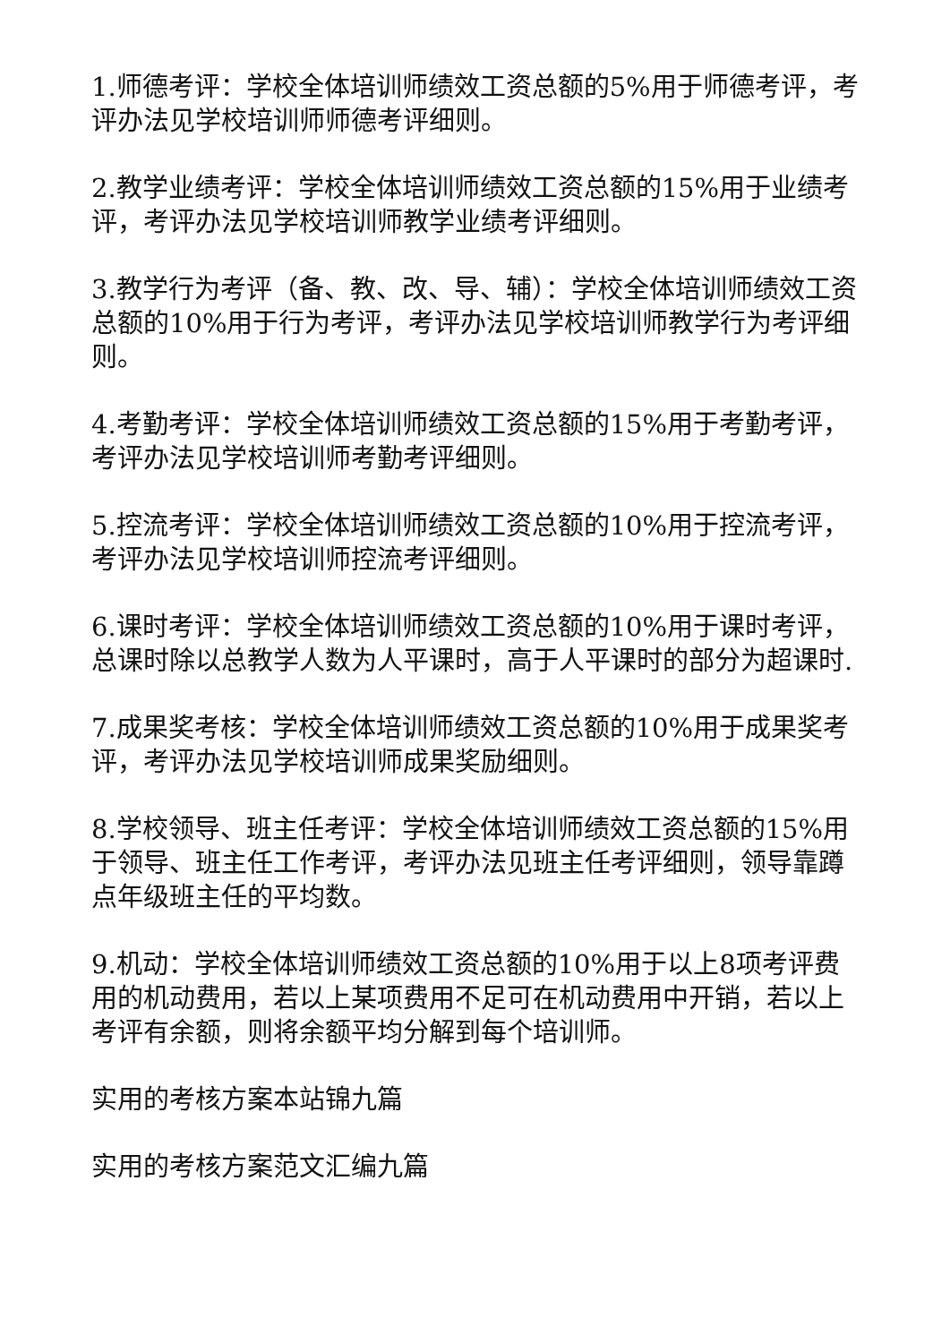1.师德考评：学校全体培训师绩效工资总额的5%用于师德考评，考评办法见学校培训师师德考评细则。
2.教学业绩考评：学校全体培训师绩效工资总额的15%用于业绩考评，考评办法见学校培训师教学业绩考评细则。
3.教学行为考评（备、教、改、导、辅）：学校全体培训师绩效工资总额的10%用于行为考评，考评办法见学校培训师教学行为考评细则。
4.考勤考评：学校全体培训师绩效工资总额的15%用于考勤考评，考评办法见学校培训师考勤考评细则。
5.控流考评：学校全体培训师绩效工资总额的10%用于控流考评，考评办法见学校培训师控流考评细则。
6.课时考评：学校全体培训师绩效工资总额的10%用于课时考评，总课时除以总教学人数为人平课时，高于人平课时的部分为超课时.
7.成果奖考核：学校全体培训师绩效工资总额的10%用于成果奖考评，考评办法见学校培训师成果奖励细则。
8.学校领导、班主任考评：学校全体培训师绩效工资总额的15%用于领导、班主任工作考评，考评办法见班主任考评细则，领导靠蹲点年级班主任的平均数。
9.机动：学校全体培训师绩效工资总额的10%用于以上8项考评费用的机动费用，若以上某项费用不足可在机动费用中开销，若以上考评有余额，则将余额平均分解到每个培训师。
实用的考核方案本站锦九篇
实用的考核方案范文汇编九篇